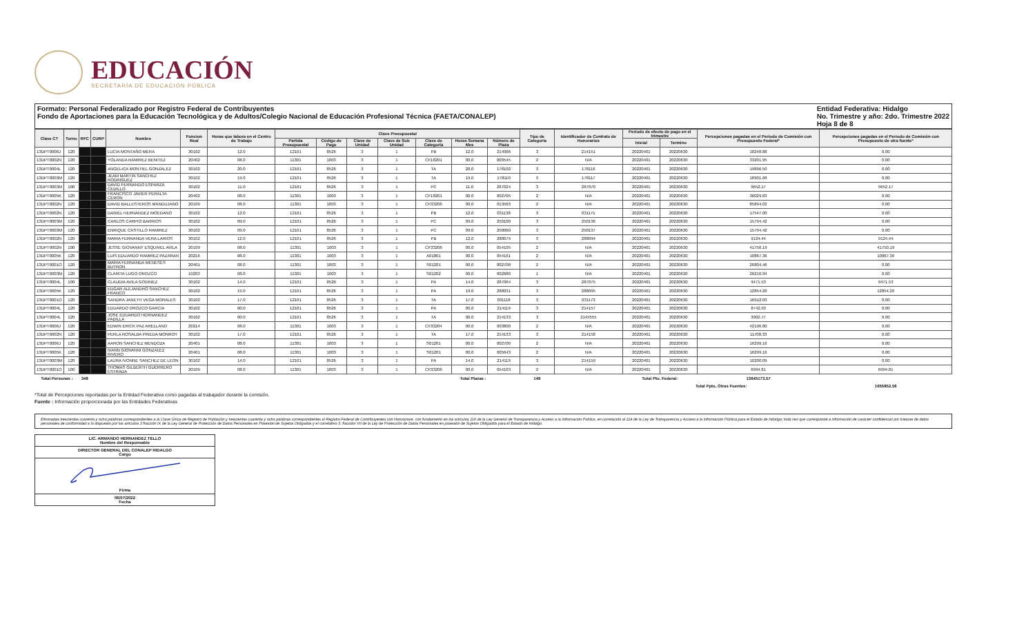EDUCACIÓN
SECRETARÍA DE EDUCACIÓN PÚBLICA
Formato: Personal Federalizado por Registro Federal de Contribuyentes
Fondo de Aportaciones para la Educación Tecnológica y de Adultos/Colegio Nacional de Educación Profesional Técnica (FAETA/CONALEP)
Entidad Federativa: Hidalgo
No. Trimestre y año: 2do. Trimestre 2022
Hoja 8 de 8
| Clave CT | Turno | RFC | CURP | Nombre | Funcion Real | Horas que labora en el Centro de Trabajo | Clave Presupuestal | | | | | | | Tipo de Categoría | Identificador de Contrato de Honorarios | Periodo de efecto de pago en el trimestre | | Percepciones pagadas en el Periodo de Comisión con Presupuesto Federal* | Percepciones pagadas en el Periodo de Comisión con Presupuesto de otra fuente* |
| --- | --- | --- | --- | --- | --- | --- | --- | --- | --- | --- | --- | --- | --- | --- | --- | --- | --- | --- | --- |
| | | | | | | | Partida Presupuestal | Código de Pago | Clave de Unidad | Clave de Sub Unidad | Clave de Categoría | Horas Semana Mes | Número de Plaza | | | Inicial | Termino | | |
| 13DPT0006J | 120 | | | LUCIA MONTAÑO MERA | 30102 | 12.0 | 12101 | 8526 | 3 | 1 | PB | 12.0 | 214066 | 3 | 214151 | 20220401 | 20220630 | 18248.88 | 0.00 |
| 13DPT0002N | 120 | | | YOLANDA RAMIREZ BENITEZ | 20402 | 08.0 | 11301 | 1003 | 3 | 1 | CF18201 | 00.0 | 009545 | 2 | N/A | 20220401 | 20220630 | 33201.95 | 0.00 |
| 13DPT0004L | 120 | | | ANGELICA MONTIEL GONZALEZ | 30102 | 20.0 | 12101 | 8526 | 3 | 1 | TA | 20.0 | 178102 | 3 | 178116 | 20220401 | 20220630 | 19896.50 | 0.00 |
| 13DPT0003M | 120 | | | JEAM MARTIN SANCHEZ RODRIGUEZ | 30102 | 19.0 | 12101 | 8526 | 3 | 1 | TA | 19.0 | 178110 | 3 | 178117 | 20220401 | 20220630 | 18901.68 | 0.00 |
| 13DPT0003M | 100 | | | DAVID FERNANDO ESPARZA CEDILLO | 30102 | 11.0 | 12101 | 8526 | 3 | 1 | PC | 11.0 | 287024 | 3 | 287070 | 20220401 | 20220630 | 9652.17 | 9652.17 |
| 13DPT0005K | 120 | | | FRANCISCO JAVIER PERALTA CERON | 20402 | 08.0 | 11301 | 1003 | 3 | 1 | CF18201 | 00.0 | 002705 | 2 | N/A | 20220401 | 20220630 | 36029.83 | 0.00 |
| 13DPT0002N | 120 | | | DAVID BALLESTEROS MANDUJANO | 20109 | 08.0 | 11301 | 1003 | 3 | 1 | CF33206 | 00.0 | 013563 | 2 | N/A | 20220401 | 20220630 | 85894.02 | 0.00 |
| 13DPT0002N | 120 | | | DANIEL HERNANDEZ MOEDANO | 30102 | 12.0 | 12101 | 8526 | 3 | 1 | PB | 12.0 | 031138 | 3 | 031171 | 20220401 | 20220630 | 17547.00 | 0.00 |
| 13DPT0003M | 120 | | | CARLOS CARPIO BARRIOS | 30102 | 09.0 | 12101 | 8526 | 3 | 1 | PC | 09.0 | 250100 | 3 | 250136 | 20220401 | 20220630 | 15794.42 | 0.00 |
| 13DPT0003M | 120 | | | ENRIQUE CASTILLO RAMIREZ | 30102 | 09.0 | 12101 | 8526 | 3 | 1 | PC | 09.0 | 250060 | 3 | 250137 | 20220401 | 20220630 | 15794.42 | 0.00 |
| 13DPT0002N | 120 | | | MARIA FERNANDA VERA LARIOS | 30102 | 12.0 | 12101 | 8526 | 3 | 1 | PB | 12.0 | 288079 | 3 | 288094 | 20220401 | 20220630 | 9124.44 | 9124.44 |
| 13DPT0002N | 100 | | | JESSE GIOVANNY ESQUIVEL AVILA | 20109 | 08.0 | 11301 | 1003 | 3 | 1 | CF33206 | 00.0 | 054105 | 2 | N/A | 20220401 | 20220630 | 41750.19 | 41750.19 |
| 13DPT0005K | 120 | | | LUIS EDUARDO RAMIREZ PAZARAN | 20216 | 08.0 | 11301 | 1003 | 3 | 1 | A01801 | 00.0 | 054161 | 2 | N/A | 20220401 | 20220630 | 10867.36 | 10867.36 |
| 13DPT0001O | 120 | | | MARIA FERNANDA MENESES BUTRON | 20401 | 08.0 | 11301 | 1003 | 3 | 1 | S01201 | 00.0 | 002708 | 2 | N/A | 20220401 | 20220630 | 26804.46 | 0.00 |
| 13DPT0003M | 120 | | | CLARITA LUGO OROZCO | 10203 | 08.0 | 11301 | 1003 | 3 | 1 | S01202 | 00.0 | 002680 | 1 | N/A | 20220401 | 20220630 | 26210.94 | 0.00 |
| 13DPT0004L | 100 | | | CLAUDIA AVILA GODINEZ | 30102 | 14.0 | 12101 | 8526 | 3 | 1 | PA | 14.0 | 287064 | 3 | 287075 | 20220401 | 20220630 | 9471.53 | 9471.53 |
| 13DPT0005K | 120 | | | EDGAR ALEJANDRO SANCHEZ FRANCO | 30102 | 19.0 | 12101 | 8526 | 3 | 1 | PA | 19.0 | 288031 | 3 | 288095 | 20220401 | 20220630 | 12854.20 | 12854.20 |
| 13DPT0001O | 120 | | | SANDRA JANETH VEGA MORALES | 30102 | 17.0 | 12101 | 8526 | 3 | 1 | TA | 17.0 | 031118 | 3 | 031173 | 20220401 | 20220630 | 16912.03 | 0.00 |
| 13DPT0004L | 120 | | | EDUARDO OROZCO GARCIA | 30102 | 00.0 | 12101 | 8526 | 3 | 1 | PA | 00.0 | 214119 | 3 | 214157 | 20220401 | 20220630 | 8742.93 | 0.00 |
| 13DPT0004L | 120 | | | JOSE EDUARDO HERNANDEZ PADILLA | 30102 | 00.0 | 12101 | 8526 | 3 | 1 | TA | 00.0 | 214133 | 3 | 2145555 | 20220401 | 20220630 | 3902.77 | 0.00 |
| 13DPT0006J | 120 | | | EDWIN ERICK PAZ ARELLANO | 20214 | 08.0 | 11301 | 1003 | 3 | 1 | CF33204 | 00.0 | 003800 | 2 | N/A | 20220401 | 20220630 | 42196.80 | 0.00 |
| 13DPT0002N | 120 | | | PERLA ROSALBA PINEDA MONROY | 30102 | 17.0 | 12101 | 8526 | 3 | 1 | TA | 17.0 | 214133 | 3 | 214158 | 20220401 | 20220630 | 11708.33 | 0.00 |
| 13DPT0006J | 120 | | | AARON SANCHEZ MENDOZA | 20401 | 08.0 | 11301 | 1003 | 3 | 1 | S01201 | 00.0 | 002700 | 2 | N/A | 20220401 | 20220630 | 16299.16 | 0.00 |
| 13DPT0005K | 120 | | | IVANN GIOVANNI GONZALEZ RIVERO | 20401 | 08.0 | 11301 | 1003 | 3 | 1 | S01201 | 00.0 | 005643 | 2 | N/A | 20220401 | 20220630 | 16299.16 | 0.00 |
| 13DPT0003M | 120 | | | LAURA IVONNE SANCHEZ DE LEON | 30102 | 14.0 | 12101 | 8526 | 3 | 1 | PA | 14.0 | 214119 | 3 | 214159 | 20220401 | 20220630 | 10200.09 | 0.00 |
| 13DPT0001O | 100 | | | THOMAS GILBERTH GUERRERO ESTRADA | 20109 | 08.0 | 11301 | 1003 | 3 | 1 | CF33206 | 00.0 | 054103 | 2 | N/A | 20220401 | 20220630 | 6994.81 | 6994.81 |
| Total Personas : | | 348 | Total Plazas : | | | | | | | | | | | 149 | | Total Pto. Federal: | | 13645173.57 | |
| | | | | | | | | | | | | | | | | Total Ppto. Otras Fuentes: | | | 1655852.56 |
*Total de Percepciones reportadas por la Entidad Federativa como pagadas al trabajador durante la comisión.
Fuente : Información proporcionada por las Entidades Federativas
Eliminadas trescientas cuarenta y ocho palabras correspondientes a la Clave Única de Registro de Población y trescientas cuarenta y ocho palabras correspondientes al Registro Federal de Contribuyentes con Homoclave, con fundamento en los artículos 116 de la Ley General de Transparencia y Acceso a la Información Pública, en correlación al 114 de la Ley de Transparencia y Acceso a la Información Pública para el Estado de Hidalgo; toda vez que corresponde a información de carácter confidencial por tratarse de datos personales de conformidad a lo dispuesto por los artículos 3 fracción IX de la Ley General de Protección de Datos Personales en Posesión de Sujetos Obligados y el correlativo 3, fracción VII de la Ley de Protección de Datos Personales en posesión de Sujetos Obligados para el Estado de Hidalgo.
LIC. ARMANDO HERNANDEZ TELLO
Nombre del Responsable
DIRECTOR GENERAL DEL CONALEP HIDALGO
Cargo
Firma
06/07/2022
Fecha